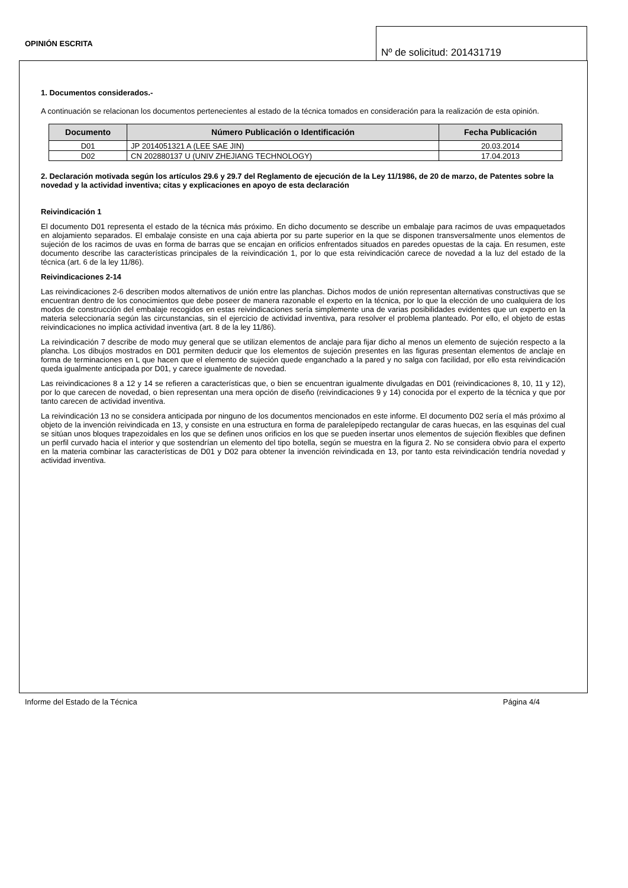OPINIÓN ESCRITA
Nº de solicitud: 201431719
1. Documentos considerados.-
A continuación se relacionan los documentos pertenecientes al estado de la técnica tomados en consideración para la realización de esta opinión.
| Documento | Número Publicación o Identificación | Fecha Publicación |
| --- | --- | --- |
| D01 | JP 2014051321 A (LEE SAE JIN) | 20.03.2014 |
| D02 | CN 202880137 U (UNIV ZHEJIANG TECHNOLOGY) | 17.04.2013 |
2. Declaración motivada según los artículos 29.6 y 29.7 del Reglamento de ejecución de la Ley 11/1986, de 20 de marzo, de Patentes sobre la novedad y la actividad inventiva; citas y explicaciones en apoyo de esta declaración
Reivindicación 1
El documento D01 representa el estado de la técnica más próximo. En dicho documento se describe un embalaje para racimos de uvas empaquetados en alojamiento separados. El embalaje consiste en una caja abierta por su parte superior en la que se disponen transversalmente unos elementos de sujeción de los racimos de uvas en forma de barras que se encajan en orificios enfrentados situados en paredes opuestas de la caja. En resumen, este documento describe las características principales de la reivindicación 1, por lo que esta reivindicación carece de novedad a la luz del estado de la técnica (art. 6 de la ley 11/86).
Reivindicaciones 2-14
Las reivindicaciones 2-6 describen modos alternativos de unión entre las planchas. Dichos modos de unión representan alternativas constructivas que se encuentran dentro de los conocimientos que debe poseer de manera razonable el experto en la técnica, por lo que la elección de uno cualquiera de los modos de construcción del embalaje recogidos en estas reivindicaciones sería simplemente una de varias posibilidades evidentes que un experto en la materia seleccionaría según las circunstancias, sin el ejercicio de actividad inventiva, para resolver el problema planteado. Por ello, el objeto de estas reivindicaciones no implica actividad inventiva (art. 8 de la ley 11/86).
La reivindicación 7 describe de modo muy general que se utilizan elementos de anclaje para fijar dicho al menos un elemento de sujeción respecto a la plancha. Los dibujos mostrados en D01 permiten deducir que los elementos de sujeción presentes en las figuras presentan elementos de anclaje en forma de terminaciones en L que hacen que el elemento de sujeción quede enganchado a la pared y no salga con facilidad, por ello esta reivindicación queda igualmente anticipada por D01, y carece igualmente de novedad.
Las reivindicaciones 8 a 12 y 14 se refieren a características que, o bien se encuentran igualmente divulgadas en D01 (reivindicaciones 8, 10, 11 y 12), por lo que carecen de novedad, o bien representan una mera opción de diseño (reivindicaciones 9 y 14) conocida por el experto de la técnica y que por tanto carecen de actividad inventiva.
La reivindicación 13 no se considera anticipada por ninguno de los documentos mencionados en este informe. El documento D02 sería el más próximo al objeto de la invención reivindicada en 13, y consiste en una estructura en forma de paralelepípedo rectangular de caras huecas, en las esquinas del cual se sitúan unos bloques trapezoidales en los que se definen unos orificios en los que se pueden insertar unos elementos de sujeción flexibles que definen un perfil curvado hacia el interior y que sostendrían un elemento del tipo botella, según se muestra en la figura 2. No se considera obvio para el experto en la materia combinar las características de D01 y D02 para obtener la invención reivindicada en 13, por tanto esta reivindicación tendría novedad y actividad inventiva.
Informe del Estado de la Técnica Página 4/4